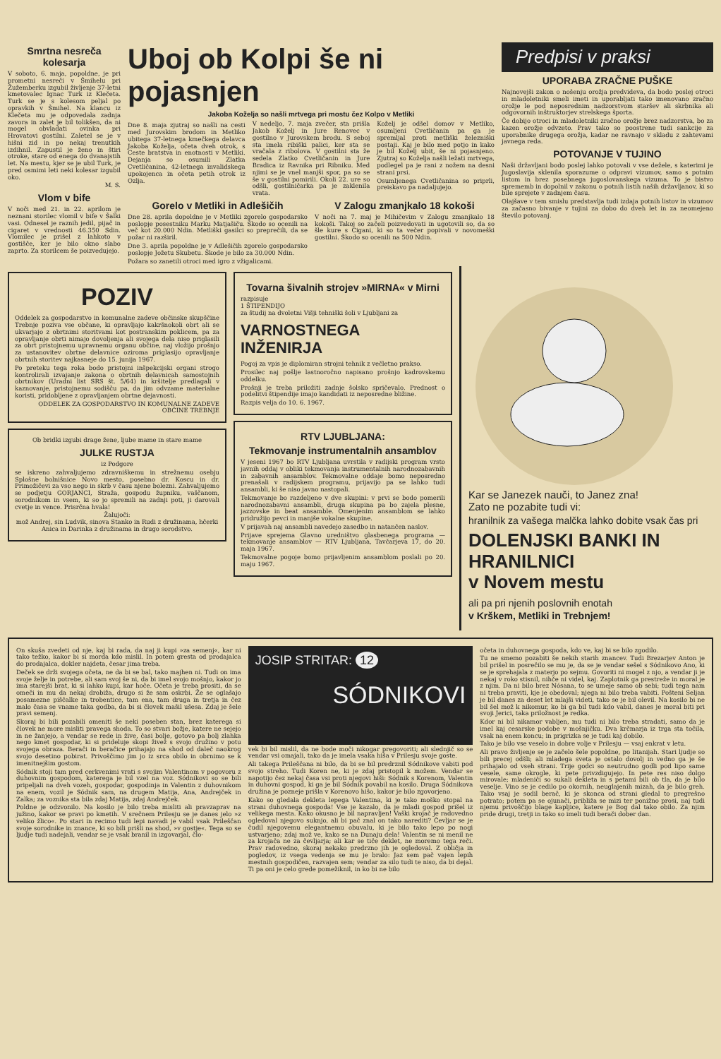Smrtna nesreča kolesarja
V soboto, 6. maja, popoldne, je pri prometni nesreči v Šmihelu pri Žužemberku izgubil življenje 37-letni kmetovalec Ignac Turk iz Klečeta. Turk se je s kolesom peljal po opravkih v Šmihel. Na klancu iz Klečeta mu je odpovedala zadnja zavora in zalet je bil tolikšen, da ni mogel obvladati ovinka pri Hrovatovi gostilni. Zaletel se je v hišni zid in po nekaj trenutkih izdihnil. Zapustil je ženo in štiri otroke, stare od enega do dvanajstih let. Na mestu, kjer se je ubil Turk, je pred osmimi leti neki kolesar izgubil oko.
M. S.
Vlom v bife
V noči med 21. in 22. aprilom je neznani storilec vlomil v bife v Šalki vasi. Odnesel je raznih jedil, pijač in cigaret v vrednosti 46.350 Sdin. Vlomilec je prišel z lahkoto v gostišče, ker je bilo okno slabo zaprto. Za storilcem še poizvedujejo.
Uboj ob Kolpi še ni pojasnjen
Jakoba Koželja so našli mrtvega pri mostu čez Kolpo v Metliki
Dne 8. maja zjutraj so našli na cesti med Jurovskim brodom in Metliko ubitega 37-letnega kmečkega delavca Jakoba Koželja, očeta dveh otrok, s Ceste bratstva in enotnosti v Metliki. Dejanja so osumili Zlatka Cvetličanina, 42-letnega invalidskega upokojenca in očeta petih otrok iz Ozlja.
V nedeljo, 7. maja zvečer, sta prišla Jakob Koželj in Jure Renovec v gostilno v Jurovskem brodu. S seboj sta imela ribiški palici, ker sta se vračala z ribolova. V gostilni sta že sedela Zlatko Cvetličanin in Jure Bradica iz Ravnika pri Ribniku. Med njimi se je vnel manjši spor, pa so se še v gostilni pomirili. Okoli 22. ure so odšli, gostilničarka pa je zaklenila vrata.
Koželj je odšel domov v Metliko, osumljeni Cvetličanin pa ga je spremljal proti metliški železniški postaji. Kaj je bilo med potjo in kako je bil Koželj ubit, še ni pojasnjeno. Zjutraj so Koželja našli ležati mrtvega, podlegel pa je rani z nožem na desni strani prsi.
Osumljenega Cvetličanina so priprli, preiskavo pa nadaljujejo.
Gorelo v Metliki in Adlešičih
Dne 28. aprila dopoldne je v Metliki zgorelo gospodarsko poslopje posestniku Marku Matjašiču. Škodo so ocenili na več kot 20.000 Ndin. Metliški gasilci so preprečili, da se požar ni razširil.
Dne 3. aprila popoldne je v Adlešičih zgorelo gospodarsko poslopje Jožetu Skubetu. Škode je bilo za 30.000 Ndin.
Požara so zanetili otroci med igro z vžigalicami.
V Zalogu zmanjkalo 18 kokoši
V noči na 7. maj je Mihičevim v Zalogu zmanjkalo 18 kokoši. Takoj so začeli poizvedovati in ugotovili so, da so šle kure s Cigani, ki so ta večer popivali v novomeški gostilni. Škodo so ocenili na 500 Ndin.
Predpisi v praksi
UPORABA ZRAČNE PUŠKE
Najnovejši zakon o nošenju orožja predvideva, da bodo poslej otroci in mladoletniki smeli imeti in uporabljati tako imenovano zračno orožje le pod neposrednim nadzorstvom staršev ali skrbnika ali odgovornih inštruktorjev strelskega športa.
Če dobijo otroci in mladoletniki zračno orožje brez nadzorstva, bo za kazen orožje odvzeto. Prav tako so poostrene tudi sankcije za uporabnike drugega orožja, kadar ne ravnajo v skladu z zahtevami javnega reda.
POTOVANJE V TUJINO
Naši državljani bodo poslej lahko potovali v vse dežele, s katerimi je Jugoslavija sklenila sporazume o odpravi vizumov, samo s potnim listom in brez posebnega jugoslovanskega vizuma. To je bistvo sprememb in dopolnil v zakonu o potnih listih naših državljanov, ki so bile sprejete v zadnjem času.
Olajšave v tem smislu predstavlja tudi izdaja potnih listov in vizumov za začasno bivanje v tujini za dobo do dveh let in za neomejeno število potovanj.
POZIV
Oddelek za gospodarstvo in komunalne zadeve občinske skupščine Trebnje poziva vse občane, ki opravljajo kakršnokoli obrt ali se ukvarjajo z obrtnimi storitvami kot postranskim poklicem, pa za opravljanje obrti nimajo dovoljenja ali svojega dela niso priglasili za obrt pristojnemu upravnemu organu občine, naj vložijo prošnjo za ustanovitev obrtne delavnice oziroma priglasijo opravljanje obrtnih storitev najkasneje do 15. junija 1967.
Po preteku tega roka bodo pristojni inšpekcijski organi strogo kontrolirali izvajanje zakona o obrtnih delavnicah samostojnih obrtnikov (Uradni list SRS št. 5/64) in kršitelje predlagali v kaznovanje, pristojnemu sodišču pa, da jim odvzame materialne koristi, pridobljene z opravljanjem obrtne dejavnosti.
ODDELEK ZA GOSPODARSTVO IN KOMUNALNE ZADEVE OBČINE TREBNJE
Ob bridki izgubi drage žene, ljube mame in stare mame
JULKE RUSTJA
iz Podgore
se iskreno zahvaljujemo zdravniškemu in strežnemu osebju Splošne bolnišnice Novo mesto, posebno dr. Koscu in dr. Primožičevi za vso nego in skrb v času njene bolezni. Zahvaljujemo se podjetju GORJANCI, Straža, gospodu župniku, vaščanom, sorodnikom in vsem, ki so jo spremili na zadnji poti, ji darovali cvetje in vence. Prisrčna hvala!
Žalujoči:
mož Andrej, sin Ludvik, sinova Stanko in Rudi z družinama, hčerki Anica in Darinka z družinama in drugo sorodstvo.
Tovarna šivalnih strojev »MIRNA« v Mirni
razpisuje
1 ŠTIPENDIJO
za študij na dvoletni Višji tehniški šoli v Ljubljani za
VARNOSTNEGA INŽENIRJA
Pogoj za vpis je diplomiran strojni tehnik z večletno prakso.
Prosilec naj pošlje lastnoročno napisano prošnjo kadrovskemu oddelku.
Prošnji je treba priložiti zadnje šolsko spričevalo. Prednost o podelitvi štipendije imajo kandidati iz neposredne bližine.
Razpis velja do 10. 6. 1967.
RTV LJUBLJANA:
Tekmovanje instrumentalnih ansamblov
V jeseni 1967 bo RTV Ljubljana uvrstila v radijski program vrsto javnih oddaj v obliki tekmovanja instrumentalnih narodnozabavnih in zabavnih ansamblov. Tekmovalne oddaje bomo neposredno prenašali v radijskem programu, prijavijo pa se lahko tudi ansambli, ki še niso javno nastopali.
Tekmovanje bo razdeljeno v dve skupini: v prvi se bodo pomerili narodnozabavni ansambli, druga skupina pa bo zajela plesne, jazzovske in beat ansamble. Omenjenim ansamblom se lahko pridružijo pevci in manjše vokalne skupine.
V prijavah naj ansambli navedejo zasedbo in natančen naslov.
Prijave sprejema Glavno uredništvo glasbenega programa — tekmovanje ansamblov — RTV Ljubljana, Tavčarjeva 17, do 20. maja 1967.
Tekmovalne pogoje bomo prijavljenim ansamblom poslali po 20. maju 1967.
Kar se Janezek nauči, to Janez zna!
Zato ne pozabite tudi vi:
hranilnik za vašega malčka lahko dobite vsak čas pri
DOLENJSKI BANKI IN HRANILNICI
v Novem mestu
ali pa pri njenih poslovnih enotah
v Krškem, Metliki in Trebnjem!
On skuša zvedeti od nje, kaj bi rada, da naj ji kupi »za semenj«, kar ni tako težko, kakor bi si morda kdo mislil. In potem gresta od prodajalca do prodajalca, dokler najdeta, česar jima treba.
Deček se drži svojega očeta, ne da bi se bal, tako majhen ni. Tudi on ima svoje želje in potrebe, ali sam svoj še ni, da bi imel svojo mošnjo, kakor jo ima starejši brat, ki si lahko kupi, kar hoče. Očeta je treba prositi, da se omeči in mu da nekaj drobiža, drugo si že sam oskrbi. Že se oglašajo posamezne piščalke in trobentice, tam ena, tam druga in tretja in čez malo časa se vname taka godba, da bi si človek mašil ušesa. Zdaj je šele pravi semenj.
Skoraj bi bili pozabili omeniti še neki poseben stan, brez katerega si človek ne more misliti pravega shoda. To so stvari božje, katere ne sejejo in ne žanjejo, a vendar se rede in žive, časi bolje, gotovo pa bolj zlahka nego kmet gospodar, ki si prideluje skopi živež s svojo družino v potu svojega obraza. Berači in beračice prihajajo na shod od daleč naokrog svojo desetino pobirat. Privoščimo jim jo iz srca obilo in obrnimo se k imenitnejšim gostom.
Sódnik stoji tam pred cerkvenimi vrati s svojim Valentinom v pogovoru z duhovnim gospodom, katerega je bil vzel na voz. Sódnikovi so se bili pripeljali na dveh vozeh, gospodar, gospodinja in Valentin z duhovnikom na enem, vozil je Sódnik sam, na drugem Matija, Ana, Andrejček in Zalka; za voznika sta bila zdaj Matija, zdaj Andrejček.
Poldne je odzvonilo. Na kosilo je bilo treba misliti ali pravzaprav na južino, kakor se pravi po kmetih. V srečnem Prilesju se je danes jelo »z veliko žlico«. Po stari in recimo tudi lepi navadi je vabil vsak Prileščan svoje sorodnike in znance, ki so bili prišli na shod, »v gostje«. Tega so se ljudje tudi nadejali, vendar se je vsak branil in izgovarjal, člo-
JOSIP STRITAR: 12
SÓDNIKOVI
vek bi bil mislil, da ne bode moči nikogar pregovoriti; ali slednjič so se vendar vsi omajali, tako da je imela vsaka hiša v Prilesju svoje goste.
Ali takega Prileščana ni bilo, da bi se bil predrznil Sódnikove vabiti pod svojo streho. Tudi Koren ne, ki je zdaj pristopil k možem. Vendar se napotijo čez nekaj časa vsi proti njegovi hiši: Sódnik s Korenom, Valentin in duhovni gospod, ki ga je bil Sódnik povabil na kosilo. Druga Sódnikova družina je pozneje prišla v Korenovo hišo, kakor je bilo zgovorjeno.
Kako so gledala dekleta lepega Valentina, ki je tako moško stopal na strani duhovnega gospoda! Vse je kazalo, da je mladi gospod prišel iz velikega mesta. Kako okusno je bil napravljen! Vaški krojač je radovedno ogledoval njegovo suknjo, ali bi pač znal on tako narediti? Čevljar se je čudil njegovemu elegantnemu obuvalu, ki je bilo tako lepo po nogi ustvarjeno; zdaj mož ve, kako se na Dunaju dela! Valentin se ni menil ne za krojača ne za čevljarja; ali kar se tiče deklet, ne moremo tega reči. Prav radovedno, skoraj nekako predrzno jih je ogledoval. Z obličja in pogledov, iz vsega vedenja se mu je bralo: Jaz sem pač vajen lepih mestnih gospodičen, razvajen sem; vendar za silo tudi te niso, da bi dejal. Ti pa oni je celo grede pomežiknil, in ko bi ne bilo
očeta in duhovnega gospoda, kdo ve, kaj bi se bilo zgodilo.
Tu ne smemo pozabiti še nekih starih znancev. Tudi Brezarjev Anton je bil prišel in posrečilo se mu je, da se je vendar sešel s Sódnikovo Ano, ki se je sprehajala z materjo po sejmu. Govoriti ni mogel z njo, a vendar ji je nekaj v roko stisnil, nihče ni videl, kaj. Zaplotnik ga prestreže in moral je z njim. Da ni bilo brez Nósana, to se umeje samo ob sebi; tudi tega nam ni treba praviti, kje je obedoval; njega ni bilo treba vabiti. Pošteni Seljan je bil danes za deset let mlajši videti, tako se je bil olevil. Na kosilo bi ne bil šel mož k nikomur, ko bi ga bil tudi kdo vabil, danes je moral biti pri svoji Jerici, taka priložnost je redka.
Kdor ni bil nikamor vabljen, mu tudi ni bilo treba stradati, samo da je imel kaj cesarske podobe v mošnjičku. Dva krčmarja iz trga sta točila, vsak na enem koncu; in prigrizka se je tudi kaj dobilo.
Tako je bilo vse veselo in dobre volje v Prilesju — vsaj enkrat v letu.
Ali pravo življenje se je začelo šele popoldne, po litanijah. Stari ljudje so bili precej odšli; ali mladega sveta je ostalo dovolj in vedno ga je še prihajalo od vseh strani. Trije godci so neutrudno godli pod lipo same vesele, same okrogle, ki pete privzdigujejo. In pete res niso dolgo mirovale; mladeniči so sukali dekleta in s petami bili ob tla, da je bilo veselje. Vino se je cedilo po okornih, neuglajenih mizah, da je bilo greh. Tako vsaj je sodil berač, ki je skonca od strani gledal to pregrešno potrato; potem pa se ojunači, približa se mizi ter ponižno prosi, naj tudi njemu privoščijo blage kapljice, katere je Bog dal tako obilo. Za njim pride drugi, tretji in tako so imeli tudi berači dober dan.